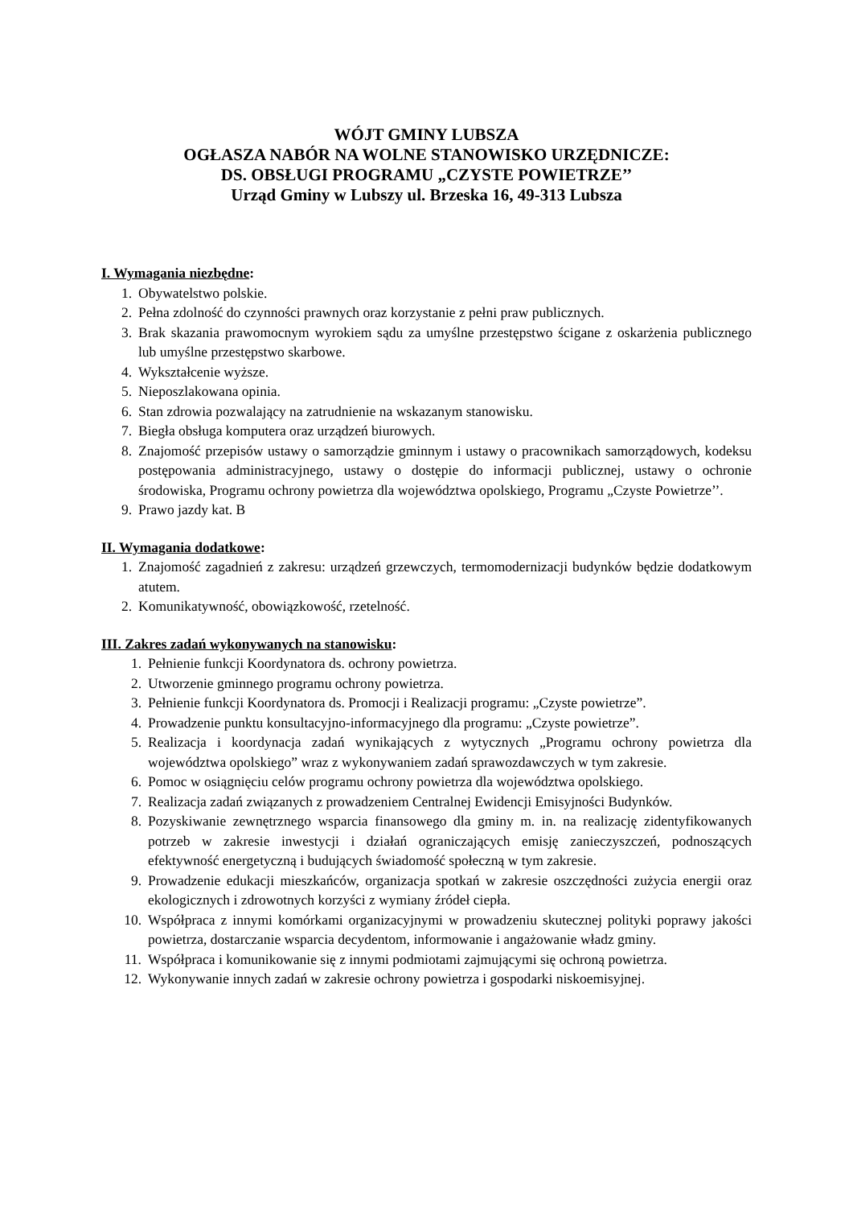WÓJT GMINY LUBSZA
OGŁASZA NABÓR NA WOLNE STANOWISKO URZĘDNICZE:
DS. OBSŁUGI PROGRAMU „CZYSTE POWIETRZE’’
Urząd Gminy w Lubszy ul. Brzeska 16, 49-313 Lubsza
I. Wymagania niezbędne:
1. Obywatelstwo polskie.
2. Pełna zdolność do czynności prawnych oraz korzystanie z pełni praw publicznych.
3. Brak skazania prawomocnym wyrokiem sądu za umyślne przestępstwo ścigane z oskarżenia publicznego lub umyślne przestępstwo skarbowe.
4. Wykształcenie wyższe.
5. Nieposzlakowana opinia.
6. Stan zdrowia pozwalający na zatrudnienie na wskazanym stanowisku.
7. Biegła obsługa komputera oraz urządzeń biurowych.
8. Znajomość przepisów ustawy o samorządzie gminnym i ustawy o pracownikach samorządowych, kodeksu postępowania administracyjnego, ustawy o dostępie do informacji publicznej, ustawy o ochronie środowiska, Programu ochrony powietrza dla województwa opolskiego, Programu „Czyste Powietrze’’.
9. Prawo jazdy kat. B
II. Wymagania dodatkowe:
1. Znajomość zagadnień z zakresu: urządzeń grzewczych, termomodernizacji budynków będzie dodatkowym atutem.
2. Komunikatywność, obowiązkowość, rzetelność.
III. Zakres zadań wykonywanych na stanowisku:
1. Pełnienie funkcji Koordynatora ds. ochrony powietrza.
2. Utworzenie gminnego programu ochrony powietrza.
3. Pełnienie funkcji Koordynatora ds. Promocji i Realizacji programu: „Czyste powietrze”.
4. Prowadzenie punktu konsultacyjno-informacyjnego dla programu: „Czyste powietrze”.
5. Realizacja i koordynacja zadań wynikających z wytycznych „Programu ochrony powietrza dla województwa opolskiego” wraz z wykonywaniem zadań sprawozdawczych w tym zakresie.
6. Pomoc w osiągnięciu celów programu ochrony powietrza dla województwa opolskiego.
7. Realizacja zadań związanych z prowadzeniem Centralnej Ewidencji Emisyjności Budynków.
8. Pozyskiwanie zewnętrznego wsparcia finansowego dla gminy m. in. na realizację zidentyfikowanych potrzeb w zakresie inwestycji i działań ograniczających emisję zanieczyszczeń, podnoszących efektywność energetyczną i budujących świadomość społeczną w tym zakresie.
9. Prowadzenie edukacji mieszkańców, organizacja spotkań w zakresie oszczędności zużycia energii oraz ekologicznych i zdrowotnych korzyści z wymiany źródeł ciepła.
10. Współpraca z innymi komórkami organizacyjnymi w prowadzeniu skutecznej polityki poprawy jakości powietrza, dostarczanie wsparcia decydentom, informowanie i angażowanie władz gminy.
11. Współpraca i komunikowanie się z innymi podmiotami zajmującymi się ochroną powietrza.
12. Wykonywanie innych zadań w zakresie ochrony powietrza i gospodarki niskoemisyjnej.